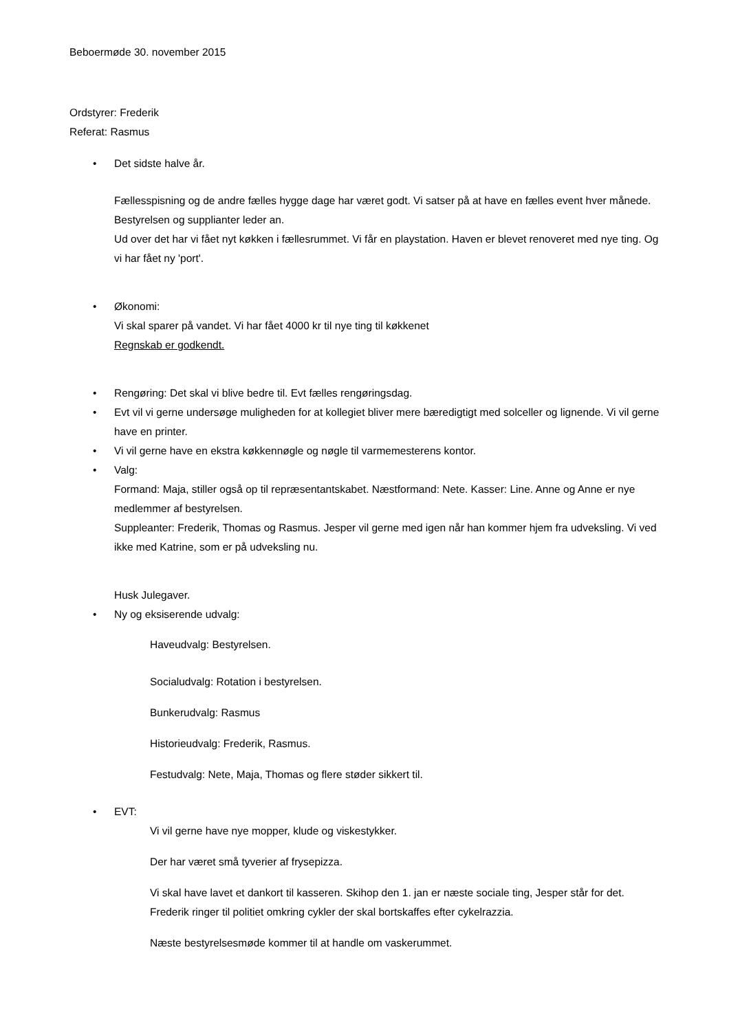Beboermøde 30. november 2015
Ordstyrer: Frederik
Referat: Rasmus
• Det sidste halve år.
Fællesspisning og de andre fælles hygge dage har været godt. Vi satser på at have en fælles event hver månede. Bestyrelsen og supplianter leder an.
Ud over det har vi fået nyt køkken i fællesrummet. Vi får en playstation. Haven er blevet renoveret med nye ting. Og vi har fået ny 'port'.
• Økonomi:
Vi skal sparer på vandet. Vi har fået 4000 kr til nye ting til køkkenet
Regnskab er godkendt.
• Rengøring: Det skal vi blive bedre til. Evt fælles rengøringsdag.
• Evt vil vi gerne undersøge muligheden for at kollegiet bliver mere bæredigtigt med solceller og lignende. Vi vil gerne have en printer.
• Vi vil gerne have en ekstra køkkennøgle og nøgle til varmemesterens kontor.
• Valg:
Formand: Maja, stiller også op til repræsentantskabet. Næstformand: Nete. Kasser: Line. Anne og Anne er nye medlemmer af bestyrelsen.
Suppleanter: Frederik, Thomas og Rasmus. Jesper vil gerne med igen når han kommer hjem fra udveksling. Vi ved ikke med Katrine, som er på udveksling nu.
Husk Julegaver.
• Ny og eksiserende udvalg:
Haveudvalg: Bestyrelsen.
Socialudvalg: Rotation i bestyrelsen.
Bunkerudvalg: Rasmus
Historieudvalg: Frederik, Rasmus.
Festudvalg: Nete, Maja, Thomas og flere støder sikkert til.
• EVT:
Vi vil gerne have nye mopper, klude og viskestykker.
Der har været små tyverier af frysepizza.
Vi skal have lavet et dankort til kasseren. Skihop den 1. jan er næste sociale ting, Jesper står for det. Frederik ringer til politiet omkring cykler der skal bortskaffes efter cykelrazzia.
Næste bestyrelsesmøde kommer til at handle om vaskerummet.